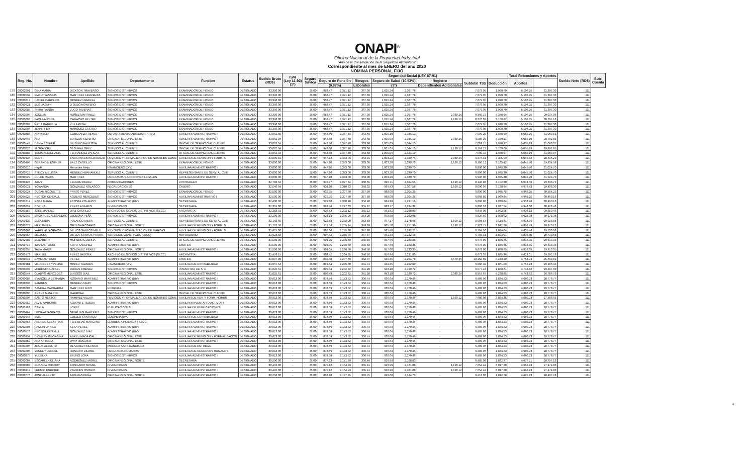ONAPI<sup>®</sup>
Oficina Nacional de la Propiedad Industrial
"Año de la Consolidación de la Seguridad Alimentaria"
Correspondiente al mes de ENERO del año 2020
NOMINA PERSONAL FIJO
| | Reg. No. | Nombre | Apellido | Departamento | Funcion | Estatus | Sueldo Bruto (RD$) | IS/R (Ley 11-92) (1*) | Seguro Sávica | Seguridad Social (LEY 87-01) | | | | | | | | Total Retenciones y Aportes | | Sueldo Neto (RD$) | Sub- Cuenta |
| | | | | | | | | | | Seguro de Pensión | | Riesgos | Seguro de Salud (10.53%) | | Registro | Subtotal TSS | Deducción | Aportes | | | |
| | | | | | | | | | | (9.97%) | | Laborales | (3*) | | Dependientes Adicionales | | | | | | |
| 179 | 00002091 | GINA MARIA | DICKSON TRAVERSO | SIGNOS DISTINTIVOS | EXAMINADOR DE FONDO | DESIGNADO | 33,396.00 | | 25.00 | 958.47 | 2,371.12 | 367.36 | 1,015.24 | 2,367.78 | | 7,079.95 | 1,998.70 | 5,106.25 | 31,397.30 | 111 | |
| 180 | 00000534 | EMELY YASSILIS | MARTINEZ FERRERAS | SIGNOS DISTINTIVOS | EXAMINADOR DE FONDO | DESIGNADO | 33,396.00 | | 25.00 | 958.47 | 2,371.12 | 367.36 | 1,015.24 | 2,367.78 | | 7,079.95 | 1,998.70 | 5,106.25 | 31,397.30 | 111 | |
| 181 | 00000617 | HADIEL CAROLINA | MENDEZ HEREDIA | SIGNOS DISTINTIVOS | EXAMINADOR DE FONDO | DESIGNADO | 33,396.00 | | 25.00 | 958.47 | 2,371.12 | 367.36 | 1,015.24 | 2,367.78 | | 7,079.95 | 1,998.70 | 5,106.25 | 31,397.30 | 111 | |
| 182 | 00000621 | ELIS JASMIN | D OLEO MONTERO | SIGNOS DISTINTIVOS | EXAMINADOR DE FONDO | DESIGNADO | 33,396.00 | | 25.00 | 958.47 | 2,371.12 | 367.36 | 1,015.24 | 2,367.78 | | 7,079.95 | 1,998.70 | 5,106.25 | 31,397.30 | 111 | |
| 183 | 00002085 | SHIRA IVANNA | LUGO TAVERAS | SIGNOS DISTINTIVOS | EXAMINADOR DE FONDO | DESIGNADO | 33,396.00 | | 25.00 | 958.47 | 2,371.12 | 367.36 | 1,015.24 | 2,367.78 | | 7,079.95 | 1,998.70 | 5,106.25 | 31,397.30 | 111 | |
| 184 | 00003095 | JOSELIN | NUÑEZ MARTINEZ | SIGNOS DISTINTIVOS | EXAMINADOR DE FONDO | DESIGNADO | 33,396.00 | | 25.00 | 958.47 | 2,371.12 | 367.36 | 1,015.24 | 2,367.78 | 2,380.24 | 9,460.19 | 4,378.94 | 5,106.25 | 29,017.06 | 111 | |
| 185 | 00003096 | PAOLA MICHEL | CAMACHO BELTRE | SIGNOS DISTINTIVOS | EXAMINADOR DE FONDO | DESIGNADO | 33,396.00 | | 25.00 | 958.47 | 2,371.12 | 367.36 | 1,015.24 | 2,367.78 | 1,190.12 | 8,270.07 | 3,188.82 | 5,106.25 | 30,207.18 | 111 | |
| 186 | 00002082 | KATIA GABRIELA | VILLA PEÑA | SIGNOS DISTINTIVOS | EXAMINADOR DE FONDO | DESIGNADO | 33,396.00 | | 25.00 | 958.47 | 2,371.12 | 367.36 | 1,015.24 | 2,367.78 | | 7,079.95 | 1,998.70 | 5,106.25 | 31,397.30 | 111 | |
| 187 | 00002086 | JENNIFFER | MARQUEZ CASTRO | SIGNOS DISTINTIVOS | EXAMINADOR DE FONDO | DESIGNADO | 33,396.00 | | 25.00 | 958.47 | 2,371.12 | 367.36 | 1,015.24 | 2,367.78 | | 7,079.95 | 1,998.70 | 5,106.25 | 31,397.30 | 111 | |
| 188 | 00000888 | NORKELLY | CONSTANZA REYES | DEPARTAMENTO ADMINISTRATIVO | AUXILIAR ADMINISTRATIVO I | DESIGNADO | 33,062.50 | - | 25.00 | 948.89 | 2,347.44 | 363.69 | 1,005.10 | 2,344.13 | - | 7,009.25 | 1,978.99 | 5,055.26 | 31,083.51 | 111 | |
| 189 | 00000549 | ANA | BURGOS SILVERIO | OFICINA REGIONAL ESTE | AUXILIAR ADMINISTRATIVO I | DESIGNADO | 33,062.04 | - | 25.00 | 948.88 | 2,347.40 | 363.68 | 1,005.09 | 2,344.10 | 2,380.24 | 9,389.39 | 4,359.21 | 5,055.19 | 28,702.83 | 111 | |
| 190 | 00000548 | DANIA ESTHER | DE OLEO BAUTISTA | SERVICIO AL CLIENTE | OFICIAL DE SERVICIO AL CLIENTE | DESIGNADO | 33,062.04 | - | 25.00 | 948.88 | 2,347.40 | 363.68 | 1,005.09 | 2,344.10 | - | 7,009.15 | 1,978.97 | 5,055.19 | 31,083.07 | 111 | |
| 191 | 00000226 | FLORANGEL | SEGURA LOPEZ | SERVICIO AL CLIENTE | OFICIAL DE SERVICIO AL CLIENTE | DESIGNADO | 33,062.04 | - | 25.00 | 948.88 | 2,347.40 | 363.68 | 1,005.09 | 2,344.10 | 1,190.12 | 8,199.27 | 3,169.09 | 5,055.19 | 29,892.95 | 111 | |
| 192 | 00000383 | YENIS ALTAGRACIA | FERNANDEZ VARGAS | SERVICIO AL CLIENTE | OFICIAL DE SERVICIO AL CLIENTE | DESIGNADO | 33,062.04 | - | 25.00 | 948.88 | 2,347.40 | 363.68 | 1,005.09 | 2,344.10 | - | 7,009.15 | 1,978.97 | 5,055.19 | 31,083.07 | 111 | |
| 193 | 00000436 | EDDY | ENCARNACION LORENZO | REVISION Y FORMALIZACION DE NOMBRES COME | AUXILIAR DE REVISION Y FORM. S | DESIGNADO | 33,000.81 | - | 25.00 | 947.12 | 2,343.06 | 363.01 | 1,003.22 | 2,339.76 | 2,380.24 | 9,376.41 | 4,355.59 | 5,045.82 | 28,645.22 | 111 | |
| 194 | 00000496 | GERARDIN ESTHER | BAEZ CASTILLO | OFICINA REGIONAL ESTE | EXAMINADOR DE FONDO | DESIGNADO | 33,000.00 | - | 25.00 | 947.10 | 2,343.00 | 363.00 | 1,003.20 | 2,339.70 | 1,190.12 | 8,186.12 | 3,165.42 | 5,045.70 | 29,834.58 | 111 | |
| 195 | 00003010 | Heydi | Mercedes Mejia | FINANCIERO (DIV) | AUXILIAR ADMINISTRATIVO I | DESIGNADO | 33,000.00 | - | 25.00 | 947.10 | 2,343.00 | 363.00 | 1,003.20 | 2,339.70 | - | 6,996.00 | 1,975.30 | 5,045.70 | 31,024.70 | 111 | |
| 196 | 00000722 | STEICY MELISSA | MENDEZ HERNANDEZ | SERVICIO AL CLIENTE | REPRESENTANTE DE SERV. AL CLIE | DESIGNADO | 33,000.00 | - | 25.00 | 947.10 | 2,343.00 | 363.00 | 1,003.20 | 2,339.70 | - | 6,996.00 | 1,975.30 | 5,045.70 | 31,024.70 | 111 | |
| 197 | 00000529 | DULCE MARIA | MARTINEZ | RECURSOS Y ACCCIONES LEGALES | AUXILIAR ADMINISTRATIVO I | DESIGNADO | 33,000.00 | - | 25.00 | 947.10 | 2,343.00 | 363.00 | 1,003.20 | 2,339.70 | - | 6,996.00 | 1,975.30 | 5,045.70 | 31,024.70 | 111 | |
| 198 | 00000428 | JUAN | FERRER PEREZ | COMUNICACIONES | FOTOGRAFO | DESIGNADO | 32,786.52 | - | 25.00 | 940.97 | 2,327.84 | 360.65 | 996.71 | 2,324.56 | 1,190.12 | 8,140.86 | 3,152.80 | 5,013.06 | 29,633.72 | 111 | |
| 199 | 00000221 | YOWANDA | GONZALEZ NOLASCO | RECAUDACIONES | CAJERO | DESIGNADO | 32,546.94 | - | 25.00 | 934.10 | 2,310.83 | 358.02 | 989.43 | 2,307.58 | 1,190.12 | 8,090.07 | 3,138.64 | 4,976.43 | 29,408.30 | 111 | |
| 200 | 00002024 | SUSAN NICOLETTE | PRATS PEREZ | SIGNOS DISTINTIVOS | EXAMINADOR DE FONDO | DESIGNADO | 32,500.00 | - | 25.00 | 932.75 | 2,307.50 | 357.50 | 988.00 | 2,304.25 | - | 6,890.00 | 1,945.75 | 4,969.25 | 30,554.25 | 111 | |
| 201 | 00004029 | HECTOR KENDALL | AGUERO MERCEDES | SIGNOS DISTINTIVOS | AUXILIAR ADMNISTRATIVO I | DESIGNADO | 32,500.00 | | 25.00 | 932.75 | 2,307.50 | 357.50 | 988.00 | 2,304.25 | | 6,868.80 | 1,939.84 | 4,969.25 | 30,460.16 | 111 | |
| 202 | 00001014 | ROSA MARIA | ACOSTA POLANCO | ADMINISTRATIVO (DIV) | SECRETARIA | DESIGNADO | 32,400.00 | - | 25.00 | 929.88 | 2,300.40 | 356.40 | 984.96 | 2,297.16 | | 6,868.80 | 1,939.84 | 4,953.96 | 30,460.16 | 111 | |
| 203 | 00000624 | CORINA | PEREZ ADAMES | INVENCIONES | SECRETARIA | DESIGNADO | 32,361.00 | - | 25.00 | 928.76 | 2,297.63 | 355.97 | 983.77 | 2,294.39 | - | 6,860.53 | 1,937.54 | 4,948.00 | 30,423.46 | 111 | |
| 204 | 00000155 | JOSE MANUEL | DIAZ CASTILLO | ARCHIVO DE SIGNOS DISTINTIVOS (SECC) | ARCHIVISTA | DESIGNADO | 32,283.41 | - | 25.00 | 926.53 | 2,292.12 | 355.12 | 981.42 | 2,288.89 | - | 6,844.08 | 1,932.95 | 4,936.13 | 30,350.46 | 111 | |
| 205 | 00002049 | ENMANUEL ALEJANDRO | LEDESMA PEÑA | SIGNOS DISTINTIVOS | AUXILIAR ADMINISTRATIVO I | DESIGNADO | 32,200.00 | - | 25.00 | 924.14 | 2,286.20 | 354.20 | 978.88 | 2,282.98 | - | 6,826.40 | 1,928.02 | 4,923.38 | 30,271.98 | 111 | |
| 206 | 00000130 | ELSA NIDIA | POLANCO MEJIA | SERVICIO AL CLIENTE | REPRESENTANTE DE SERV. AL CLIE | DESIGNADO | 32,143.65 | - | 25.00 | 922.52 | 2,282.20 | 353.58 | 977.17 | 2,278.98 | 1,190.12 | 8,004.57 | 3,114.81 | 4,914.76 | 29,028.84 | 111 | |
| 207 | 00000772 | MARIANELA | ORTEGA ROSARIO | OFICINA REGIONAL NORTE | AUXILIAR DE REVISION Y FORM. S | DESIGNADO | 31,762.50 | - | 25.00 | 911.58 | 2,255.14 | 349.39 | 965.58 | 2,251.96 | 1,190.12 | 7,923.77 | 3,092.28 | 4,856.49 | 28,670.22 | 111 | |
| 208 | 00000666 | YARINI ALTAGRACIA | DE LOS SANTOS MELE | REVISION Y FORMALIZACION DE MARCAS | AUXILIAR DE REVISION Y FORM. S | DESIGNADO | 31,625.00 | - | 25.00 | 907.64 | 2,245.38 | 347.88 | 961.40 | 2,242.21 | - | 6,704.50 | 1,894.04 | 4,835.46 | 29,730.96 | 111 | |
| 209 | 00000956 | MELISSA | DE LOS SANTOS PARRA | SERVICIOS GENERALES (SECC) | MAYORDOMO | DESIGNADO | 31,624.56 | - | 25.00 | 907.62 | 2,245.34 | 347.87 | 961.39 | 2,242.18 | - | 6,704.41 | 1,894.01 | 4,835.40 | 29,730.55 | 111 | |
| 210 | 00002083 | ELIZABETH | MORENO GUERRA | SERVICIO AL CLIENTE | OFICIAL DE SERVICIO AL CLIENTE | DESIGNADO | 31,500.00 | - | 25.00 | 904.05 | 2,236.50 | 346.50 | 957.60 | 2,233.35 | | 6,678.00 | 1,886.65 | 4,816.35 | 29,613.35 | 111 | |
| 211 | 00000719 | JUAN ANTONIO | SOTO SANCHEZ | ADMINISTRATIVO (DIV) | CHOFER | DESIGNADO | 31,500.00 | - | 25.00 | 904.05 | 2,236.50 | 346.50 | 957.60 | 2,233.35 | - | 6,678.00 | 1,886.65 | 4,816.35 | 29,613.35 | 111 | |
| 212 | 00002055 | TALIA MARÍA | GONZALEZ PÉREZ | OFICINA REGIONAL NORTE | AUXILIAR ADMINISTRATIVO I | DESIGNADO | 31,500.00 | - | 25.00 | 904.05 | 2,236.50 | 346.50 | 957.60 | 2,233.35 | - | 6,678.00 | 1,886.65 | 4,816.35 | 29,613.35 | 111 | |
| 213 | 00000173 | MARIBEL | PEREZ BATISTA | ARCHIVO DE SIGNOS DISTINTIVOS (SECC) | ARCHIVISTA | DESIGNADO | 31,478.15 | - | 25.00 | 903.42 | 2,234.95 | 346.26 | 956.94 | 2,231.80 | - | 6,673.37 | 1,885.36 | 4,813.01 | 29,592.79 | 111 | |
| 214 | 00000543 | DAVID ANTONIO | PEREZ | ADMINISTRATIVO (DIV) | CHOFER | DESIGNADO | 31,097.00 | - | 25.00 | 892.48 | 2,207.89 | 342.07 | 945.35 | 2,204.78 | 3,570.36 | 10,162.92 | 5,433.19 | 4,754.73 | 25,663.81 | 111 | |
| 215 | 00000181 | MERCEDES YVELISE | MINIER TAVARES | FINANCIERO (DIV) | AUXILIAR DE CONTABILIDAD | DESIGNADO | 31,067.54 | - | 25.00 | 891.64 | 2,205.80 | 341.74 | 944.45 | 2,202.69 | - | 6,586.32 | 1,861.09 | 4,750.23 | 29,206.45 | 111 | |
| 216 | 00000292 | MODESTO RAFAEL | DURAN JIMENEZ | SIGNOS DISTINTIVOS | INSPECTOR DE S. D. | DESIGNADO | 31,025.61 | - | 25.00 | 890.44 | 2,202.82 | 341.28 | 943.18 | 2,199.72 | - | 6,577.43 | 1,858.61 | 4,743.82 | 29,167.00 | 111 | |
| 217 | 00000544 | GLADYS MERCEDES | BURGOS DIAZ | OFICINA REGIONAL ESTE | AUXILIAR ADMINISTRATIVO I | DESIGNADO | 31,025.61 | - | 25.00 | 890.44 | 2,202.82 | 341.28 | 943.18 | 2,199.72 | 2,380.24 | 8,957.67 | 4,238.85 | 4,743.82 | 26,786.76 | 111 | |
| 218 | 00000688 | EVANGELIA BETHANIA | ROSARIO MARTINEZ | ADMINISTRATIVO (DIV) | AUXILIAR ADMINISTRATIVO I | DESIGNADO | 30,613.00 | - | 25.00 | 878.59 | 2,173.52 | 336.74 | 930.64 | 2,170.46 | - | 6,489.96 | 1,834.23 | 4,680.73 | 28,778.77 | 111 | |
| 219 | 00000698 | KARINES | MENDEZ CANO | SIGNOS DISTINTIVOS | AUXILIAR ADMINISTRATIVO I | DESIGNADO | 30,613.00 | - | 25.00 | 878.59 | 2,173.52 | 336.74 | 930.64 | 2,170.46 | - | 6,489.96 | 1,834.23 | 4,680.73 | 28,778.77 | 111 | |
| 220 | 00000203 | SANDRA MARGARITA | MARTINEZ BIDO | ENTREGA | AUXILIAR ADMINISTRATIVO I | DESIGNADO | 30,613.00 | - | 25.00 | 878.59 | 2,173.52 | 336.74 | 930.64 | 2,170.46 | - | 6,489.96 | 1,834.23 | 4,680.73 | 28,778.77 | 111 | |
| 221 | 00000890 | ILEANA MARLENE | MADRIGAL | OFICINA REGIONAL ESTE | OFICIAL DE SERVICIO AL CLIENTE | DESIGNADO | 30,613.00 | - | 25.00 | 878.59 | 2,173.52 | 336.74 | 930.64 | 2,170.46 | - | 6,489.96 | 1,834.23 | 4,680.73 | 28,778.77 | 111 | |
| 222 | 00000206 | SANTO NESTOR | RAMIREZ VILLAR | REVISION Y FORMALIZACION DE NOMBRES COME | AUXILIAR DE REV. Y FORM. NOMBR | DESIGNADO | 30,613.00 | - | 25.00 | 878.59 | 2,173.52 | 336.74 | 930.64 | 2,170.46 | 1,190.12 | 7,680.08 | 3,024.35 | 4,680.73 | 27,588.65 | 111 | |
| 223 | 00001052 | ALVIN AMBIORIS | ALMONTE TEJEDA | ADMINISTRATIVO (DIV) | AUXILIAR INVENTARIO ACTIVO FI | DESIGNADO | 30,613.00 | - | 25.00 | 878.59 | 2,173.52 | 336.74 | 930.64 | 2,170.46 | - | 6,489.96 | 1,834.23 | 4,680.73 | 28,778.77 | 111 | |
| 224 | 00000110 | CARLA | LOPEZ | PUBLICACIONES | AUXILIAR DE PUBLICACIONES | DESIGNADO | 30,613.00 | - | 25.00 | 878.59 | 2,173.52 | 336.74 | 930.64 | 2,170.46 | - | 6,489.96 | 1,834.23 | 4,680.73 | 28,778.77 | 111 | |
| 225 | 00000464 | LUCIA ALTAGRACIA | STERLING MARTINEZ | SIGNOS DISTINTIVOS | AUXILIAR ADMINISTRATIVO I | DESIGNADO | 30,613.00 | - | 25.00 | 878.59 | 2,173.52 | 336.74 | 930.64 | 2,170.46 | - | 6,489.96 | 1,834.23 | 4,680.73 | 28,778.77 | 111 | |
| 226 | 00000647 | EMIL | CUELLO SANTIAGO | COOPERATIVA | AUXILIAR DE CONTABILIDAD | DESIGNADO | 30,613.00 | - | 25.00 | 878.59 | 2,173.52 | 336.74 | 930.64 | 2,170.46 | - | 6,489.96 | 1,834.23 | 4,680.73 | 28,778.77 | 111 | |
| 227 | 00000654 | ANDRES SEBASTIAN | FERRERAS MARCANO | CORRESPONDENCIA ( SECC) | AUXILIAR ADMINISTRATIVO I | DESIGNADO | 30,613.00 | - | 25.00 | 878.59 | 2,173.52 | 336.74 | 930.64 | 2,170.46 | - | 6,489.96 | 1,834.23 | 4,680.73 | 28,778.77 | 111 | |
| 228 | 00001004 | RAMON DANILO | SESA PEREZ | ADMINISTRATIVO (DIV) | AUXILIAR ADMINISTRATIVO I | DESIGNADO | 30,613.00 | - | 25.00 | 878.59 | 2,173.52 | 336.74 | 930.64 | 2,170.46 | - | 6,489.96 | 1,834.23 | 4,680.73 | 28,778.77 | 111 | |
| 229 | 00000523 | HECTOR KENDALL | GONZALEZ DIAZ | ADMINISTRATIVO (DIV) | AUXILIAR ADMINISTRATIVO I | DESIGNADO | 30,613.00 | - | 25.00 | 878.59 | 2,173.52 | 336.74 | 930.64 | 2,170.46 | - | 6,489.96 | 1,834.23 | 4,680.73 | 28,778.77 | 111 | |
| 230 | 00000994 | DIOMERY GEORGINA | ABREU MADRIGAL | OFICINA REGIONAL ESTE | AUXILIAR DE REVISION Y FORMALIZACION | DESIGNADO | 30,613.00 | - | 25.00 | 878.59 | 2,173.52 | 336.74 | 930.64 | 2,170.46 | - | 6,489.96 | 1,834.23 | 4,680.73 | 28,778.77 | 111 | |
| 231 | 00000250 | ANA ANTONIA | OVAY ROSARIO | OFICINA REGIONAL ESTE | AUXILIAR ADMINISTRATIVO I | DESIGNADO | 30,613.00 | - | 25.00 | 878.59 | 2,173.52 | 336.74 | 930.64 | 2,170.46 | - | 6,489.96 | 1,834.23 | 4,680.73 | 28,778.77 | 111 | |
| 232 | 00001006 | JESUS ALBERTO | OLIVAREZ POLANCO | MODULO SAN FRANCISCO | AUXILIAR DE ENTREGA | DESIGNADO | 30,613.00 | - | 25.00 | 878.59 | 2,173.52 | 336.74 | 930.64 | 2,170.46 | - | 6,489.96 | 1,834.23 | 4,680.73 | 28,778.77 | 111 | |
| 233 | 00001005 | YENDRY LEONEL | ROSARIO DILONE | RECURSOS HUMANOS | AUXILIAR DE RECURSOS HUMANOS | DESIGNADO | 30,613.00 | - | 25.00 | 878.59 | 2,173.52 | 336.74 | 930.64 | 2,170.46 | - | 6,489.96 | 1,834.23 | 4,680.73 | 28,778.77 | 111 | |
| 234 | 00000875 | YUDELKA | BRUNO LORA | SIGNOS DISTINTIVOS | AUXILIAR ADMINISTRATIVO I | DESIGNADO | 30,613.00 | - | 25.00 | 878.59 | 2,173.52 | 336.74 | 930.64 | 2,170.46 | - | 6,489.96 | 1,834.23 | 4,680.73 | 28,778.77 | 111 | |
| 235 | 00002007 | ESCARLEN ELIANA | RODRIGUEZ MOREL | OFICINA REGIONAL NORTE | SECRETARIA | DESIGNADO | 30,590.00 | - | 25.00 | 877.93 | 2,171.89 | 336.49 | 929.94 | 2,168.83 | - | 6,485.08 | 1,832.87 | 4,677.21 | 28,757.13 | 111 | |
| 236 | 00000607 | ELISANIA OHXORY | BONIFACIO MOREL | INVENCIONES | AUXILIAR ADMINISTRATIVO I | DESIGNADO | 30,492.00 | - | 25.00 | 875.12 | 2,164.93 | 335.41 | 926.96 | 2,161.88 | 1,190.12 | 7,654.42 | 3,017.20 | 4,662.23 | 27,474.80 | 111 | |
| 237 | 00000411 | FREMIO ENRIQUE | PAREDES OSORIO | INVENCIONES | AUXILIAR ADMINISTRATIVO I | DESIGNADO | 30,492.00 | - | 25.00 | 875.12 | 2,164.93 | 335.41 | 926.96 | 2,161.88 | 1,190.12 | 7,654.42 | 3,017.20 | 4,662.23 | 27,474.80 | 111 | |
| 238 | 00000776 | JOSE ALBERTO | TAVERAS PEÑA | OFICINA REGIONAL NORTE | AUXILIAR ADMINISTRATIVO I | DESIGNADO | 30,250.00 | - | 25.00 | 868.18 | 2,147.75 | 332.75 | 919.60 | 2,144.73 | - | 6,413.00 | 1,812.78 | 4,625.23 | 28,437.23 | 111 | |
4